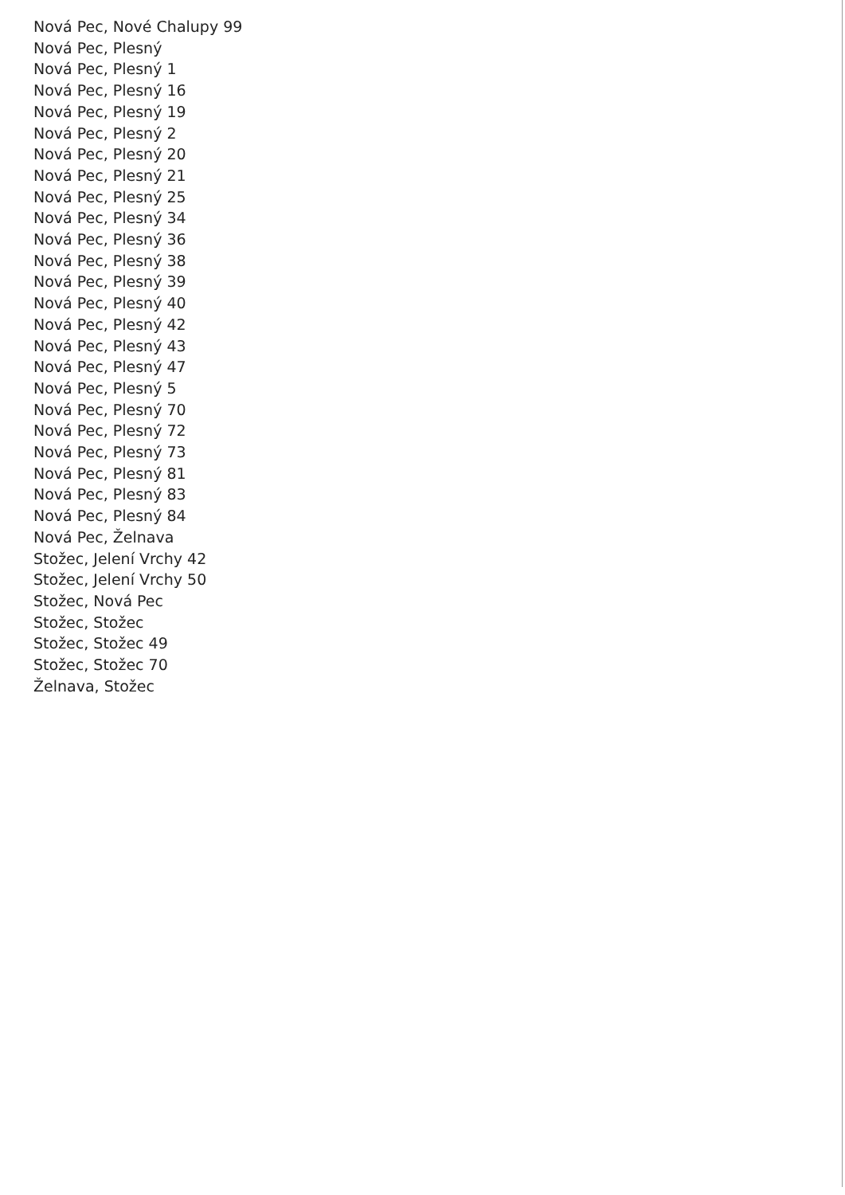Nová Pec, Nové Chalupy 99
Nová Pec, Plesný
Nová Pec, Plesný 1
Nová Pec, Plesný 16
Nová Pec, Plesný 19
Nová Pec, Plesný 2
Nová Pec, Plesný 20
Nová Pec, Plesný 21
Nová Pec, Plesný 25
Nová Pec, Plesný 34
Nová Pec, Plesný 36
Nová Pec, Plesný 38
Nová Pec, Plesný 39
Nová Pec, Plesný 40
Nová Pec, Plesný 42
Nová Pec, Plesný 43
Nová Pec, Plesný 47
Nová Pec, Plesný 5
Nová Pec, Plesný 70
Nová Pec, Plesný 72
Nová Pec, Plesný 73
Nová Pec, Plesný 81
Nová Pec, Plesný 83
Nová Pec, Plesný 84
Nová Pec, Želnava
Stožec, Jelení Vrchy 42
Stožec, Jelení Vrchy 50
Stožec, Nová Pec
Stožec, Stožec
Stožec, Stožec 49
Stožec, Stožec 70
Želnava, Stožec